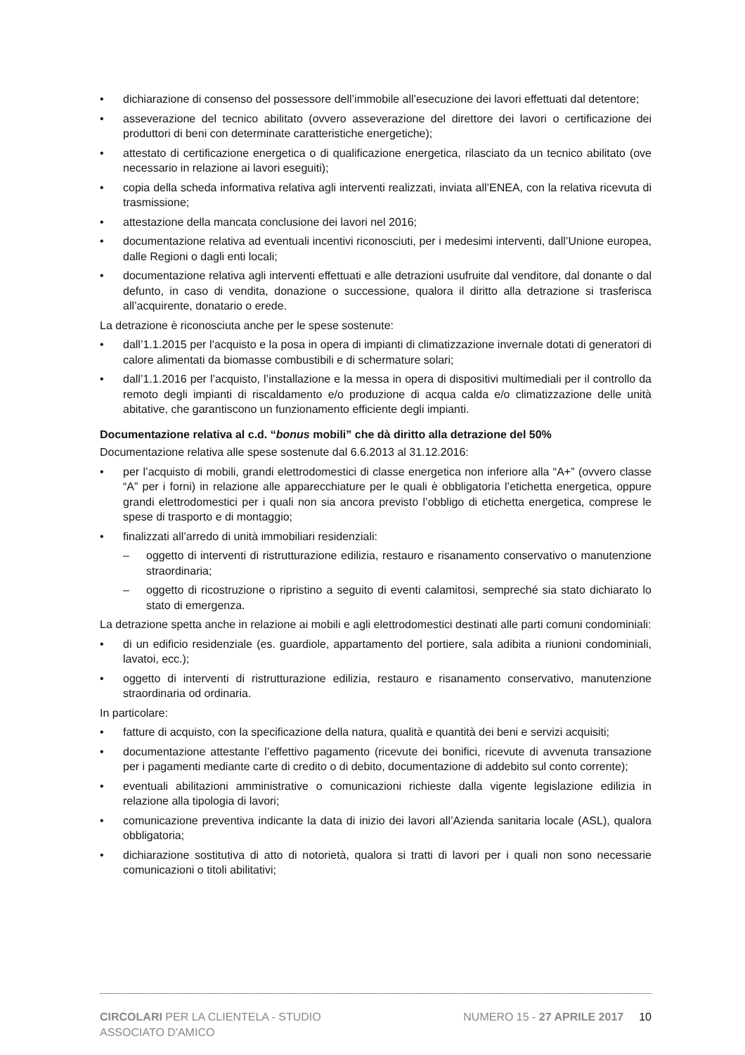• dichiarazione di consenso del possessore dell’immobile all’esecuzione dei lavori effettuati dal detentore;
• asseverazione del tecnico abilitato (ovvero asseverazione del direttore dei lavori o certificazione dei produttori di beni con determinate caratteristiche energetiche);
• attestato di certificazione energetica o di qualificazione energetica, rilasciato da un tecnico abilitato (ove necessario in relazione ai lavori eseguiti);
• copia della scheda informativa relativa agli interventi realizzati, inviata all’ENEA, con la relativa ricevuta di trasmissione;
• attestazione della mancata conclusione dei lavori nel 2016;
• documentazione relativa ad eventuali incentivi riconosciuti, per i medesimi interventi, dall’Unione europea, dalle Regioni o dagli enti locali;
• documentazione relativa agli interventi effettuati e alle detrazioni usufruite dal venditore, dal donante o dal defunto, in caso di vendita, donazione o successione, qualora il diritto alla detrazione si trasferisca all’acquirente, donatario o erede.
La detrazione è riconosciuta anche per le spese sostenute:
• dall’1.1.2015 per l’acquisto e la posa in opera di impianti di climatizzazione invernale dotati di generatori di calore alimentati da biomasse combustibili e di schermature solari;
• dall’1.1.2016 per l’acquisto, l’installazione e la messa in opera di dispositivi multimediali per il controllo da remoto degli impianti di riscaldamento e/o produzione di acqua calda e/o climatizzazione delle unità abitative, che garantiscono un funzionamento efficiente degli impianti.
Documentazione relativa al c.d. “bonus mobili” che dà diritto alla detrazione del 50%
Documentazione relativa alle spese sostenute dal 6.6.2013 al 31.12.2016:
• per l’acquisto di mobili, grandi elettrodomestici di classe energetica non inferiore alla “A+” (ovvero classe “A” per i forni) in relazione alle apparecchiature per le quali è obbligatoria l’etichetta energetica, oppure grandi elettrodomestici per i quali non sia ancora previsto l’obbligo di etichetta energetica, comprese le spese di trasporto e di montaggio;
• finalizzati all’arredo di unità immobiliari residenziali:
– oggetto di interventi di ristrutturazione edilizia, restauro e risanamento conservativo o manutenzione straordinaria;
– oggetto di ricostruzione o ripristino a seguito di eventi calamitosi, sempreché sia stato dichiarato lo stato di emergenza.
La detrazione spetta anche in relazione ai mobili e agli elettrodomestici destinati alle parti comuni condominiali:
• di un edificio residenziale (es. guardiole, appartamento del portiere, sala adibita a riunioni condominiali, lavatoi, ecc.);
• oggetto di interventi di ristrutturazione edilizia, restauro e risanamento conservativo, manutenzione straordinaria od ordinaria.
In particolare:
• fatture di acquisto, con la specificazione della natura, qualità e quantità dei beni e servizi acquisiti;
• documentazione attestante l’effettivo pagamento (ricevute dei bonifici, ricevute di avvenuta transazione per i pagamenti mediante carte di credito o di debito, documentazione di addebito sul conto corrente);
• eventuali abilitazioni amministrative o comunicazioni richieste dalla vigente legislazione edilizia in relazione alla tipologia di lavori;
• comunicazione preventiva indicante la data di inizio dei lavori all’Azienda sanitaria locale (ASL), qualora obbligatoria;
• dichiarazione sostitutiva di atto di notorietà, qualora si tratti di lavori per i quali non sono necessarie comunicazioni o titoli abilitativi;
CIRCOLARI PER LA CLIENTELA - STUDIO ASSOCIATO D'AMICO
NUMERO 15 - 27 APRILE 2017 10